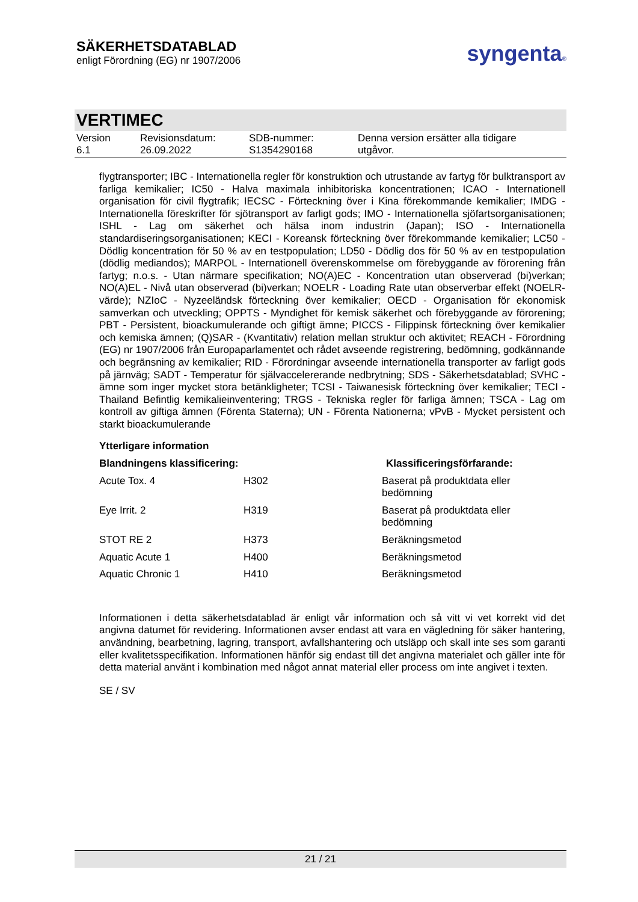SÄKERHETSDATABLAD
enligt Förordning (EG) nr 1907/2006
syngenta®
VERTIMEC
| Version 6.1 | Revisionsdatum: 26.09.2022 | SDB-nummer: S1354290168 | Denna version ersätter alla tidigare utgåvor. |
flygtransporter; IBC - Internationella regler för konstruktion och utrustande av fartyg för bulktransport av farliga kemikalier; IC50 - Halva maximala inhibitoriska koncentrationen; ICAO - Internationell organisation för civil flygtrafik; IECSC - Förteckning över i Kina förekommande kemikalier; IMDG - Internationella föreskrifter för sjötransport av farligt gods; IMO - Internationella sjöfartsorganisationen; ISHL - Lag om säkerhet och hälsa inom industrin (Japan); ISO - Internationella standardiseringsorganisationen; KECI - Koreansk förteckning över förekommande kemikalier; LC50 - Dödlig koncentration för 50 % av en testpopulation; LD50 - Dödlig dos för 50 % av en testpopulation (dödlig mediandos); MARPOL - Internationell överenskommelse om förebyggande av förorening från fartyg; n.o.s. - Utan närmare specifikation; NO(A)EC - Koncentration utan observerad (bi)verkan; NO(A)EL - Nivå utan observerad (bi)verkan; NOELR - Loading Rate utan observerbar effekt (NOELR-värde); NZIoC - Nyzeeländsk förteckning över kemikalier; OECD - Organisation för ekonomisk samverkan och utveckling; OPPTS - Myndighet för kemisk säkerhet och förebyggande av förorening; PBT - Persistent, bioackumulerande och giftigt ämne; PICCS - Filippinsk förteckning över kemikalier och kemiska ämnen; (Q)SAR - (Kvantitativ) relation mellan struktur och aktivitet; REACH - Förordning (EG) nr 1907/2006 från Europaparlamentet och rådet avseende registrering, bedömning, godkännande och begränsning av kemikalier; RID - Förordningar avseende internationella transporter av farligt gods på järnväg; SADT - Temperatur för självaccelererande nedbrytning; SDS - Säkerhetsdatablad; SVHC - ämne som inger mycket stora betänkligheter; TCSI - Taiwanesisk förteckning över kemikalier; TECI - Thailand Befintlig kemikalieinventering; TRGS - Tekniska regler för farliga ämnen; TSCA - Lag om kontroll av giftiga ämnen (Förenta Staterna); UN - Förenta Nationerna; vPvB - Mycket persistent och starkt bioackumulerande
Ytterligare information
| Blandningens klassificering: | | Klassificeringsförfarande: |
| --- | --- | --- |
| Acute Tox. 4 | H302 | Baserat på produktdata eller bedömning |
| Eye Irrit. 2 | H319 | Baserat på produktdata eller bedömning |
| STOT RE 2 | H373 | Beräkningsmetod |
| Aquatic Acute 1 | H400 | Beräkningsmetod |
| Aquatic Chronic 1 | H410 | Beräkningsmetod |
Informationen i detta säkerhetsdatablad är enligt vår information och så vitt vi vet korrekt vid det angivna datumet för revidering. Informationen avser endast att vara en vägledning för säker hantering, användning, bearbetning, lagring, transport, avfallshantering och utsläpp och skall inte ses som garanti eller kvalitetsspecifikation. Informationen hänför sig endast till det angivna materialet och gäller inte för detta material använt i kombination med något annat material eller process om inte angivet i texten.
SE / SV
21 / 21